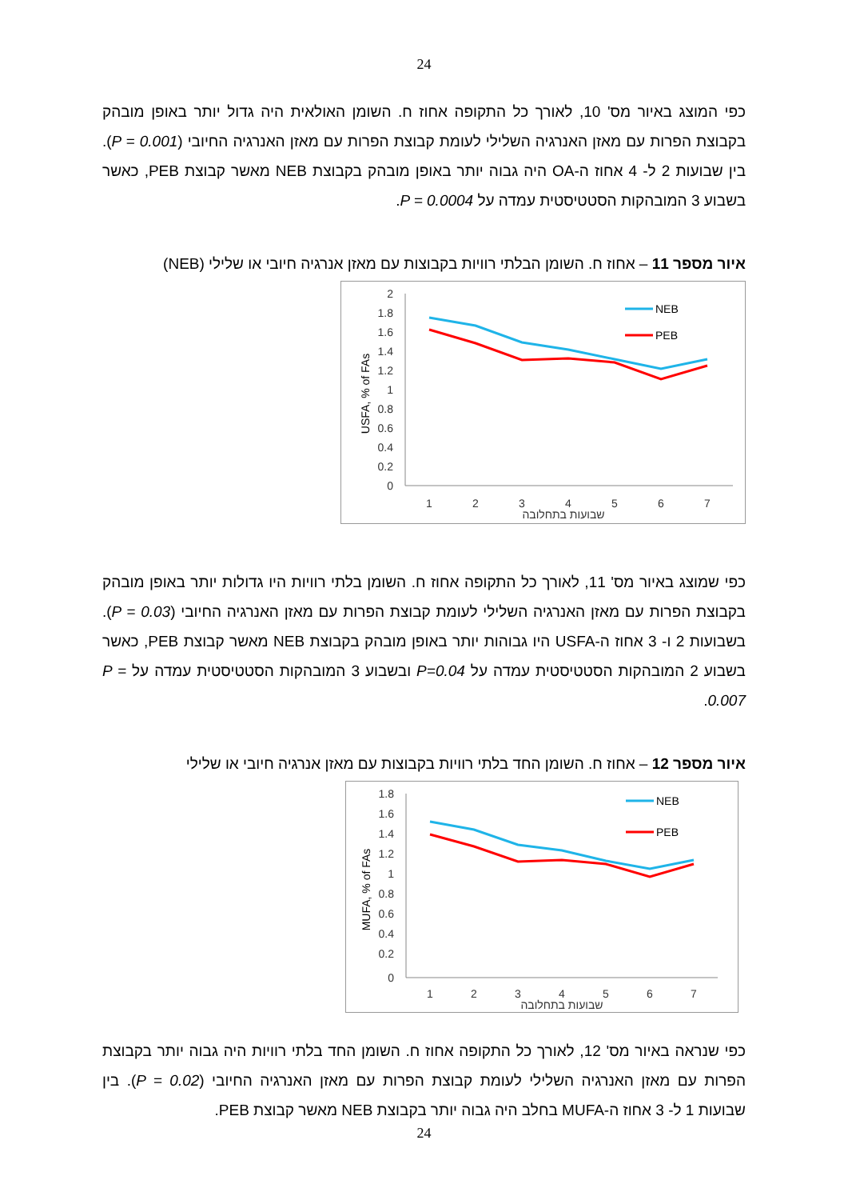24
כפי המוצג באיור מס' 10, לאורך כל התקופה אחוז ח. השומן האולאית היה גדול יותר באופן מובהק בקבוצת הפרות עם מאזן האנרגיה השלילי לעומת קבוצת הפרות עם מאזן האנרגיה החיובי (P = 0.001). בין שבועות 2 ל- 4 אחוז ה-OA היה גבוה יותר באופן מובהק בקבוצת NEB מאשר קבוצת PEB, כאשר בשבוע 3 המובהקות הסטטיסטית עמדה על P = 0.0004.
איור מספר 11 – אחוז ח. השומן הבלתי רוויות בקבוצות עם מאזן אנרגיה חיובי או שלילי (NEB)
2
1.8
1.6
1.4
1.2
1
0.8
0.6
0.4
0.2
0
1
2
3
4
5
6
7
שבועות בתחלובה
USFA, % of FAs
NEB
PEB
כפי שמוצג באיור מס' 11, לאורך כל התקופה אחוז ח. השומן בלתי רוויות היו גדולות יותר באופן מובהק בקבוצת הפרות עם מאזן האנרגיה השלילי לעומת קבוצת הפרות עם מאזן האנרגיה החיובי (P = 0.03). בשבועות 2 ו- 3 אחוז ה-USFA היו גבוהות יותר באופן מובהק בקבוצת NEB מאשר קבוצת PEB, כאשר בשבוע 2 המובהקות הסטטיסטית עמדה על P=0.04 ובשבוע 3 המובהקות הסטטיסטית עמדה על P = 0.007.
איור מספר 12 – אחוז ח. השומן החד בלתי רוויות בקבוצות עם מאזן אנרגיה חיובי או שלילי
1.8
1.6
1.4
1.2
1
0.8
0.6
0.4
0.2
0
1
2
3
4
5
6
7
שבועות בתחלובה
MUFA, % of FAs
NEB
PEB
כפי שנראה באיור מס' 12, לאורך כל התקופה אחוז ח. השומן החד בלתי רוויות היה גבוה יותר בקבוצת הפרות עם מאזן האנרגיה השלילי לעומת קבוצת הפרות עם מאזן האנרגיה החיובי (P = 0.02). בין שבועות 1 ל- 3 אחוז ה-MUFA בחלב היה גבוה יותר בקבוצת NEB מאשר קבוצת PEB.
24